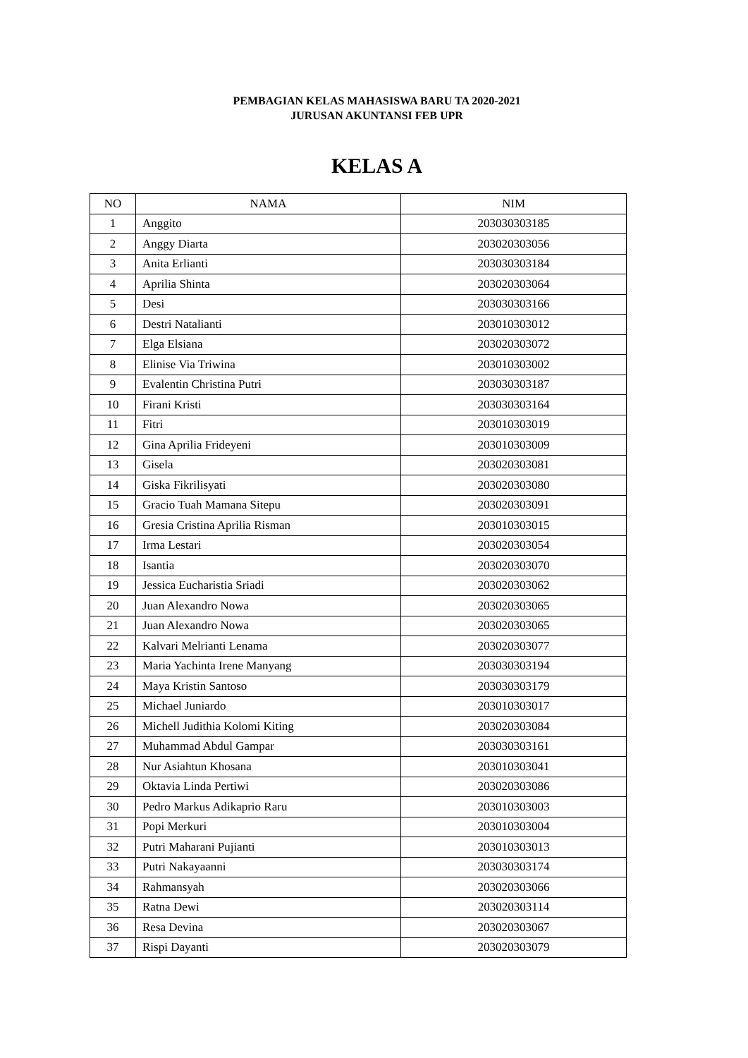PEMBAGIAN KELAS MAHASISWA BARU TA 2020-2021
JURUSAN AKUNTANSI FEB UPR
KELAS A
| NO | NAMA | NIM |
| --- | --- | --- |
| 1 | Anggito | 203030303185 |
| 2 | Anggy Diarta | 203020303056 |
| 3 | Anita Erlianti | 203030303184 |
| 4 | Aprilia Shinta | 203020303064 |
| 5 | Desi | 203030303166 |
| 6 | Destri Natalianti | 203010303012 |
| 7 | Elga Elsiana | 203020303072 |
| 8 | Elinise Via Triwina | 203010303002 |
| 9 | Evalentin Christina Putri | 203030303187 |
| 10 | Firani Kristi | 203030303164 |
| 11 | Fitri | 203010303019 |
| 12 | Gina Aprilia Frideyeni | 203010303009 |
| 13 | Gisela | 203020303081 |
| 14 | Giska Fikrilisyati | 203020303080 |
| 15 | Gracio Tuah Mamana Sitepu | 203020303091 |
| 16 | Gresia Cristina Aprilia Risman | 203010303015 |
| 17 | Irma Lestari | 203020303054 |
| 18 | Isantia | 203020303070 |
| 19 | Jessica Eucharistia Sriadi | 203020303062 |
| 20 | Juan Alexandro Nowa | 203020303065 |
| 21 | Juan Alexandro Nowa | 203020303065 |
| 22 | Kalvari Melrianti Lenama | 203020303077 |
| 23 | Maria Yachinta Irene Manyang | 203030303194 |
| 24 | Maya Kristin Santoso | 203030303179 |
| 25 | Michael Juniardo | 203010303017 |
| 26 | Michell Judithia Kolomi Kiting | 203020303084 |
| 27 | Muhammad Abdul Gampar | 203030303161 |
| 28 | Nur Asiahtun Khosana | 203010303041 |
| 29 | Oktavia Linda Pertiwi | 203020303086 |
| 30 | Pedro Markus Adikaprio Raru | 203010303003 |
| 31 | Popi Merkuri | 203010303004 |
| 32 | Putri Maharani Pujianti | 203010303013 |
| 33 | Putri Nakayaanni | 203030303174 |
| 34 | Rahmansyah | 203020303066 |
| 35 | Ratna Dewi | 203020303114 |
| 36 | Resa Devina | 203020303067 |
| 37 | Rispi Dayanti | 203020303079 |